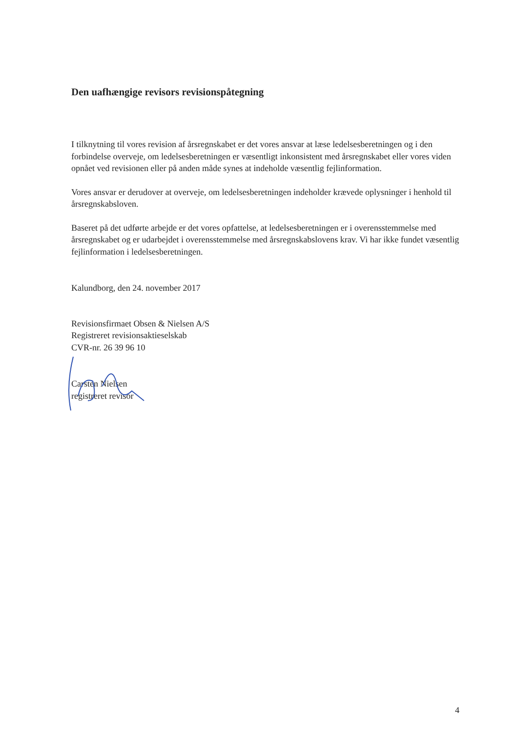Den uafhængige revisors revisionspåtegning
I tilknytning til vores revision af årsregnskabet er det vores ansvar at læse ledelsesberetningen og i den forbindelse overveje, om ledelsesberetningen er væsentligt inkonsistent med årsregnskabet eller vores viden opnået ved revisionen eller på anden måde synes at indeholde væsentlig fejlinformation.
Vores ansvar er derudover at overveje, om ledelsesberetningen indeholder krævede oplysninger i henhold til årsregnskabsloven.
Baseret på det udførte arbejde er det vores opfattelse, at ledelsesberetningen er i overensstemmelse med årsregnskabet og er udarbejdet i overensstemmelse med årsregnskabslovens krav. Vi har ikke fundet væsentlig fejlinformation i ledelsesberetningen.
Kalundborg, den 24. november 2017
Revisionsfirmaet Obsen & Nielsen A/S
Registreret revisionsaktieselskab
CVR-nr. 26 39 96 10
Carsten Nielsen
registreret revisor
4